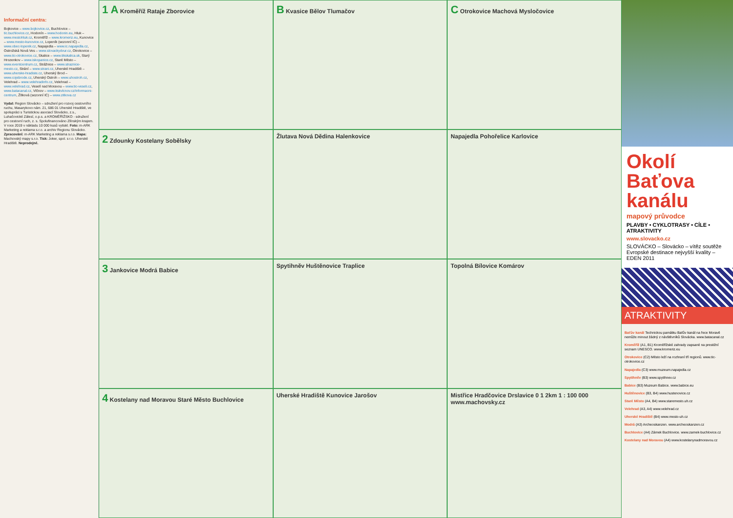Informační centra:
Bojkovice – www.bojkovice.cz, Buchlovice – tic.buchlovice.cz, Hodonín – www.hodonin.eu, Hluk – www.mestohluk.cz, Kroměříž – www.kromeriz.eu, Kunovice – www.mesto-kunovice.cz, Lopeník (sezonní IC) – www.obec-lopenik.cz, Napajedla – www.ic.napajedla.cz, Ostrožská Nová Ves – www.slovackydvur.cz, Otrokovice – www.tic-otrokovice.cz, Skalice – www.tikskalica.sk, Starý Hrozenkov – www.iskopanice.cz, Staré Město – www.eventcentrum.cz, Strážnice – www.straznice-mesto.cz, Strání – www.strani.cz, Uherské Hradiště – www.uherske-hradiste.cz, Uherský Brod – www.cojebrode.cz, Uherský Ostroh – www.uhostroh.cz, Velehrad – www.velehradinfo.cz, Velehrad – www.velehrad.cz, Veselí nad Moravou – www.tic-veseli.cz, www.batacanal.cz, Vlčnov – www.kskvlcnov.cz/informacni-centrum, Žítková (sezonní IC) – www.zitkova.cz
Vydal: Region Slovácko – sdružení pro rozvoj cestovního ruchu, Masarykovo nám. 21, 686 01 Uherské Hradiště, ve spolupráci s Turistickou asociací Slovácko, z.s., Luhačovické Zálesí, o.p.s. a KROMĚŘÍŽSKO - sdružení pro cestovní ruch, z. s. Spolufinancováno Zlínským krajem. V roce 2019 v nákladu 10 000 kusů vytiskl. Foto: m-ARK Marketing a reklama s.r.o. a archiv Regionu Slovácko. Zpracování: m-ARK Marketing a reklama s.r.o. Mapa: Machovský mapy s.r.o. Tisk: Joker, spol. s r.o. Uherské Hradiště. Neprodejné.
1 A Kroměříž Rataje Zborovice
B Kvasice Bělov Tlumačov
C Otrokovice Machová Mysločovice
2 Zdounky Kostelany Sobělsky
Žlutava Nová Dědina Halenkovice
Napajedla Pohořelice Karlovice
3 Jankovice Modrá Babice
Spytihněv Huštěnovice Traplice
Topolná Bílovice Komárov
4 Kostelany nad Moravou Staré Město Buchlovice
Uherské Hradiště Kunovice Jarošov
Mistřice Hradčovice Drslavice 0 1 2km 1 : 100 000 www.machovsky.cz
Okolí Baťova kanálu
mapový průvodce
PLAVBY • CYKLOTRASY • CÍLE • ATRAKTIVITY
www.slovacko.cz
SLOVÁCKO – Slovácko – vítěz soutěže Evropské destinace nejvyšší kvality – EDEN 2011
ATRAKTIVITY
Baťův kanál Technickou památku Baťův kanál na řece Moravě nemůže minout žádný z návštěvníků Slovácka. www.batacanal.cz
Kroměříž (A1, B1) Kroměřížské zahrady zapsané na prestižní seznam UNESCO. www.kromeriz.eu
Otrokovice (C2) Město leží na rozhraní tří regionů. www.tic-otrokovice.cz
Napajedla (C3) www.muzeum.napajedla.cz
Spytihněv (B3) www.spytihnev.cz
Babice (B3) Muzeum Babice. www.babice.eu
Huštěnovice (B3, B4) www.hustenovice.cz
Staré Město (A4, B4) www.staremesto.uh.cz
Velehrad (A3, A4) www.velehrad.cz
Uherské Hradiště (B4) www.mesto-uh.cz
Modrá (A3) Archeoskanzen. www.archeoskanzen.cz
Buchlovice (A4) Zámek Buchlovice. www.zamek-buchlovice.cz
Kostelany nad Moravou (A4) www.kostelanynadmoravou.cz